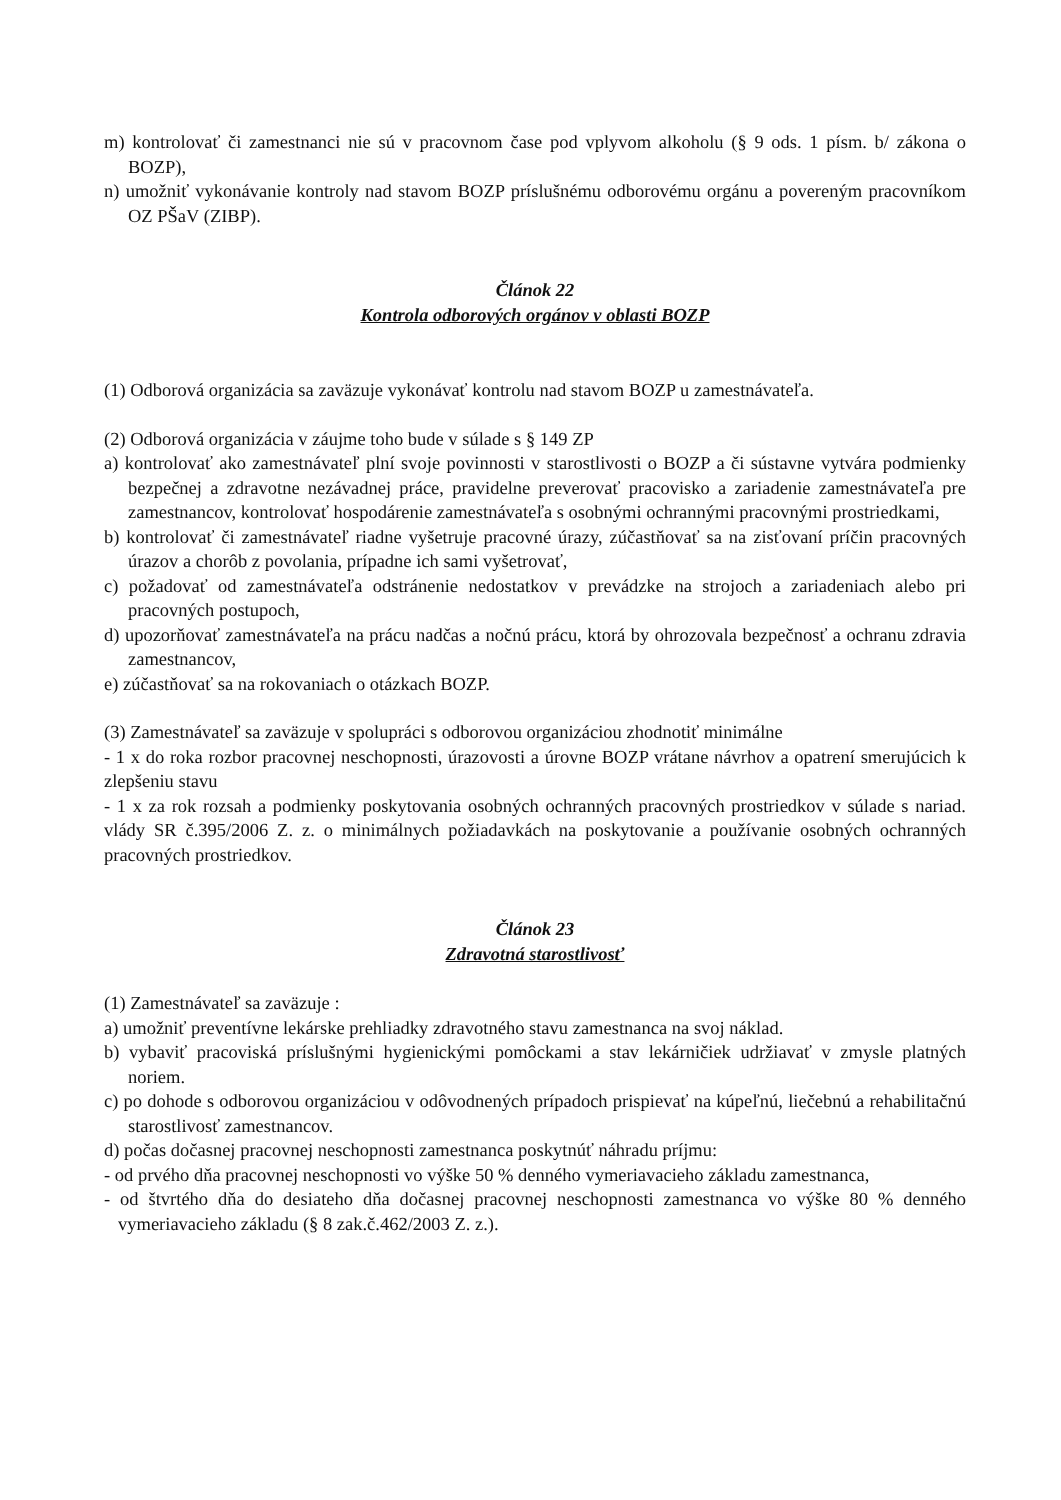m) kontrolovať či zamestnanci nie sú v pracovnom čase pod vplyvom alkoholu (§ 9 ods. 1 písm. b/ zákona o BOZP),
n) umožniť vykonávanie kontroly nad stavom BOZP príslušnému odborovému orgánu a povereným pracovníkom OZ PŠaV (ZIBP).
Článok 22
Kontrola odborových orgánov v oblasti BOZP
(1) Odborová organizácia sa zaväzuje vykonávať kontrolu nad stavom BOZP u zamestnávateľa.
(2) Odborová organizácia v záujme toho bude v súlade s § 149 ZP
a) kontrolovať ako zamestnávateľ plní svoje povinnosti v starostlivosti o BOZP a či sústavne vytvára podmienky bezpečnej a zdravotne nezávadnej práce, pravidelne preverovať pracovisko a zariadenie zamestnávateľa pre zamestnancov, kontrolovať hospodárenie zamestnávateľa s osobnými ochrannými pracovnými prostriedkami,
b) kontrolovať či zamestnávateľ riadne vyšetruje pracovné úrazy, zúčastňovať sa na zisťovaní príčin pracovných úrazov a chorôb z povolania, prípadne ich sami vyšetrovať,
c) požadovať od zamestnávateľa odstránenie nedostatkov v prevádzke na strojoch a zariadeniach alebo pri pracovných postupoch,
d) upozorňovať zamestnávateľa na prácu nadčas a nočnú prácu, ktorá by ohrozovala bezpečnosť a ochranu zdravia zamestnancov,
e) zúčastňovať sa na rokovaniach o otázkach BOZP.
(3) Zamestnávateľ sa zaväzuje v spolupráci s odborovou organizáciou zhodnotiť minimálne
- 1 x do roka rozbor pracovnej neschopnosti, úrazovosti a úrovne BOZP vrátane návrhov a opatrení smerujúcich k zlepšeniu stavu
- 1 x za rok rozsah a podmienky poskytovania osobných ochranných pracovných prostriedkov v súlade s nariad. vlády SR č.395/2006 Z. z. o minimálnych požiadavkách na poskytovanie a používanie osobných ochranných pracovných prostriedkov.
Článok 23
Zdravotná starostlivosť
(1) Zamestnávateľ sa zaväzuje :
a) umožniť preventívne lekárske prehliadky zdravotného stavu zamestnanca na svoj náklad.
b) vybaviť pracoviská príslušnými hygienickými pomôckami a stav lekárničiek udržiavať v zmysle platných noriem.
c) po dohode s odborovou organizáciou v odôvodnených prípadoch prispievať na kúpeľnú, liečebnú a rehabilitačnú starostlivosť zamestnancov.
d) počas dočasnej pracovnej neschopnosti zamestnanca poskytnúť náhradu príjmu:
- od prvého dňa pracovnej neschopnosti vo výške 50 % denného vymeriavacieho základu zamestnanca,
- od štvrtého dňa do desiateho dňa dočasnej pracovnej neschopnosti zamestnanca vo výške 80 % denného vymeriavacieho základu (§ 8 zak.č.462/2003 Z. z.).